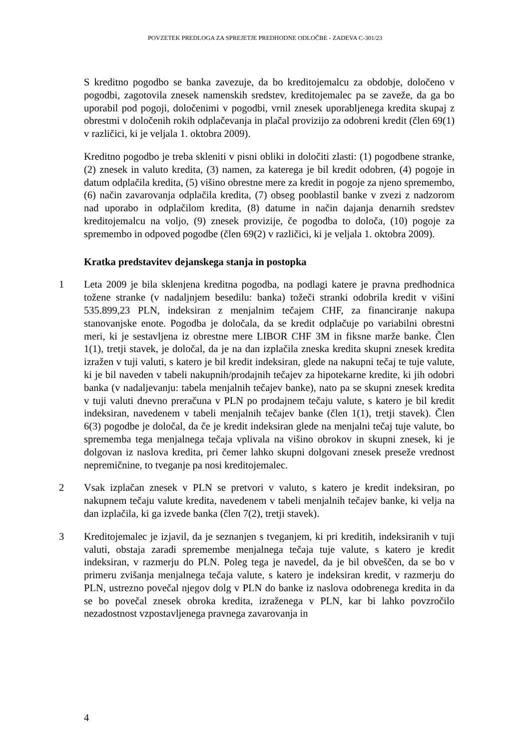POVZETEK PREDLOGA ZA SPREJETJE PREDHODNE ODLOČBE - ZADEVA C-301/23
S kreditno pogodbo se banka zavezuje, da bo kreditojemalcu za obdobje, določeno v pogodbi, zagotovila znesek namenskih sredstev, kreditojemalec pa se zaveže, da ga bo uporabil pod pogoji, določenimi v pogodbi, vrnil znesek uporabljenega kredita skupaj z obrestmi v določenih rokih odplačevanja in plačal provizijo za odobreni kredit (člen 69(1) v različici, ki je veljala 1. oktobra 2009).
Kreditno pogodbo je treba skleniti v pisni obliki in določiti zlasti: (1) pogodbene stranke, (2) znesek in valuto kredita, (3) namen, za katerega je bil kredit odobren, (4) pogoje in datum odplačila kredita, (5) višino obrestne mere za kredit in pogoje za njeno spremembo, (6) način zavarovanja odplačila kredita, (7) obseg pooblastil banke v zvezi z nadzorom nad uporabo in odplačilom kredita, (8) datume in način dajanja denarnih sredstev kreditojemalcu na voljo, (9) znesek provizije, če pogodba to določa, (10) pogoje za spremembo in odpoved pogodbe (člen 69(2) v različici, ki je veljala 1. oktobra 2009).
Kratka predstavitev dejanskega stanja in postopka
1 Leta 2009 je bila sklenjena kreditna pogodba, na podlagi katere je pravna predhodnica tožene stranke (v nadaljnjem besedilu: banka) tožeči stranki odobrila kredit v višini 535.899,23 PLN, indeksiran z menjalnim tečajem CHF, za financiranje nakupa stanovanjske enote. Pogodba je določala, da se kredit odplačuje po variabilni obrestni meri, ki je sestavljena iz obrestne mere LIBOR CHF 3M in fiksne marže banke. Člen 1(1), tretji stavek, je določal, da je na dan izplačila zneska kredita skupni znesek kredita izražen v tuji valuti, s katero je bil kredit indeksiran, glede na nakupni tečaj te tuje valute, ki je bil naveden v tabeli nakupnih/prodajnih tečajev za hipotekarne kredite, ki jih odobri banka (v nadaljevanju: tabela menjalnih tečajev banke), nato pa se skupni znesek kredita v tuji valuti dnevno preračuna v PLN po prodajnem tečaju valute, s katero je bil kredit indeksiran, navedenem v tabeli menjalnih tečajev banke (člen 1(1), tretji stavek). Člen 6(3) pogodbe je določal, da če je kredit indeksiran glede na menjalni tečaj tuje valute, bo sprememba tega menjalnega tečaja vplivala na višino obrokov in skupni znesek, ki je dolgovan iz naslova kredita, pri čemer lahko skupni dolgovani znesek preseže vrednost nepremičnine, to tveganje pa nosi kreditojemalec.
2 Vsak izplačan znesek v PLN se pretvori v valuto, s katero je kredit indeksiran, po nakupnem tečaju valute kredita, navedenem v tabeli menjalnih tečajev banke, ki velja na dan izplačila, ki ga izvede banka (člen 7(2), tretji stavek).
3 Kreditojemalec je izjavil, da je seznanjen s tveganjem, ki pri kreditih, indeksiranih v tuji valuti, obstaja zaradi spremembe menjalnega tečaja tuje valute, s katero je kredit indeksiran, v razmerju do PLN. Poleg tega je navedel, da je bil obveščen, da se bo v primeru zvišanja menjalnega tečaja valute, s katero je indeksiran kredit, v razmerju do PLN, ustrezno povečal njegov dolg v PLN do banke iz naslova odobrenega kredita in da se bo povečal znesek obroka kredita, izraženega v PLN, kar bi lahko povzročilo nezadostnost vzpostavljenega pravnega zavarovanja in
4